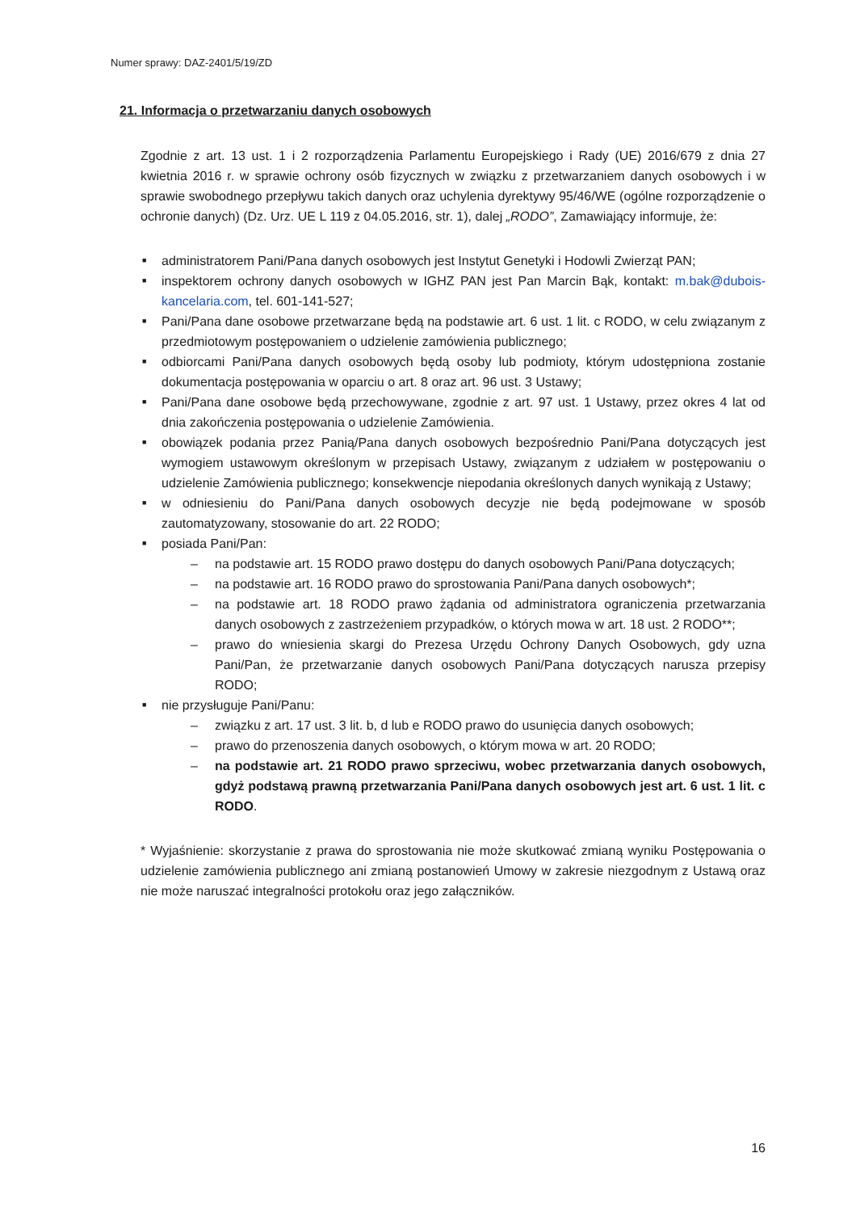Numer sprawy: DAZ-2401/5/19/ZD
21. Informacja o przetwarzaniu danych osobowych
Zgodnie z art. 13 ust. 1 i 2 rozporządzenia Parlamentu Europejskiego i Rady (UE) 2016/679 z dnia 27 kwietnia 2016 r. w sprawie ochrony osób fizycznych w związku z przetwarzaniem danych osobowych i w sprawie swobodnego przepływu takich danych oraz uchylenia dyrektywy 95/46/WE (ogólne rozporządzenie o ochronie danych) (Dz. Urz. UE L 119 z 04.05.2016, str. 1), dalej „RODO”, Zamawiający informuje, że:
■ administratorem Pani/Pana danych osobowych jest Instytut Genetyki i Hodowli Zwierząt PAN;
■ inspektorem ochrony danych osobowych w IGHZ PAN jest Pan Marcin Bąk, kontakt: m.bak@dubois-kancelaria.com, tel. 601-141-527;
■ Pani/Pana dane osobowe przetwarzane będą na podstawie art. 6 ust. 1 lit. c RODO, w celu związanym z przedmiotowym postępowaniem o udzielenie zamówienia publicznego;
■ odbiorcami Pani/Pana danych osobowych będą osoby lub podmioty, którym udostępniona zostanie dokumentacja postępowania w oparciu o art. 8 oraz art. 96 ust. 3 Ustawy;
■ Pani/Pana dane osobowe będą przechowywane, zgodnie z art. 97 ust. 1 Ustawy, przez okres 4 lat od dnia zakończenia postępowania o udzielenie Zamówienia.
■ obowiązek podania przez Panią/Pana danych osobowych bezpośrednio Pani/Pana dotyczących jest wymogiem ustawowym określonym w przepisach Ustawy, związanym z udziałem w postępowaniu o udzielenie Zamówienia publicznego; konsekwencje niepodania określonych danych wynikają z Ustawy;
■ w odniesieniu do Pani/Pana danych osobowych decyzje nie będą podejmowane w sposób zautomatyzowany, stosowanie do art. 22 RODO;
■ posiada Pani/Pan:
– na podstawie art. 15 RODO prawo dostępu do danych osobowych Pani/Pana dotyczących;
– na podstawie art. 16 RODO prawo do sprostowania Pani/Pana danych osobowych*;
– na podstawie art. 18 RODO prawo żądania od administratora ograniczenia przetwarzania danych osobowych z zastrzeżeniem przypadków, o których mowa w art. 18 ust. 2 RODO**;
– prawo do wniesienia skargi do Prezesa Urzędu Ochrony Danych Osobowych, gdy uzna Pani/Pan, że przetwarzanie danych osobowych Pani/Pana dotyczących narusza przepisy RODO;
■ nie przysługuje Pani/Panu:
– związku z art. 17 ust. 3 lit. b, d lub e RODO prawo do usunięcia danych osobowych;
– prawo do przenoszenia danych osobowych, o którym mowa w art. 20 RODO;
– na podstawie art. 21 RODO prawo sprzeciwu, wobec przetwarzania danych osobowych, gdyż podstawą prawną przetwarzania Pani/Pana danych osobowych jest art. 6 ust. 1 lit. c RODO.
* Wyjaśnienie: skorzystanie z prawa do sprostowania nie może skutkować zmianą wyniku Postępowania o udzielenie zamówienia publicznego ani zmianą postanowień Umowy w zakresie niezgodnym z Ustawą oraz nie może naruszać integralności protokołu oraz jego załączników.
16